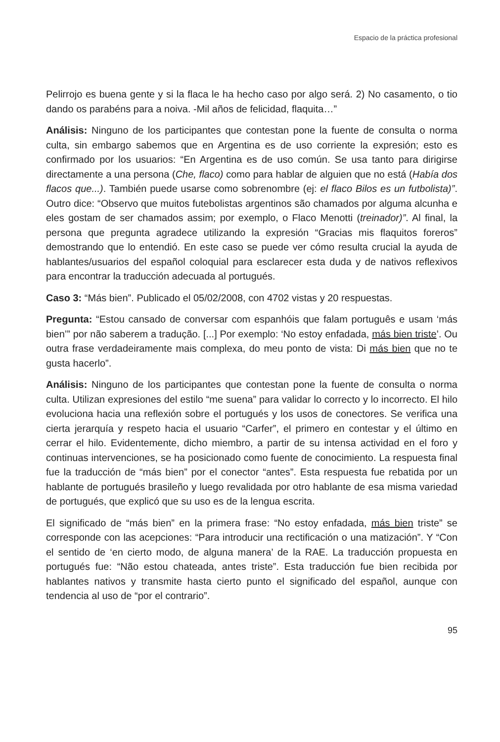Espacio de la práctica profesional
Pelirrojo es buena gente y si la flaca le ha hecho caso por algo será. 2) No casamento, o tio dando os parabéns para a noiva. -Mil años de felicidad, flaquita…”
Análisis: Ninguno de los participantes que contestan pone la fuente de consulta o norma culta, sin embargo sabemos que en Argentina es de uso corriente la expresión; esto es confirmado por los usuarios: “En Argentina es de uso común. Se usa tanto para dirigirse directamente a una persona (Che, flaco) como para hablar de alguien que no está (Había dos flacos que...). También puede usarse como sobrenombre (ej: el flaco Bilos es un futbolista)”. Outro dice: “Observo que muitos futebolistas argentinos são chamados por alguma alcunha e eles gostam de ser chamados assim; por exemplo, o Flaco Menotti (treinador)”. Al final, la persona que pregunta agradece utilizando la expresión “Gracias mis flaquitos foreros” demostrando que lo entendió. En este caso se puede ver cómo resulta crucial la ayuda de hablantes/usuarios del español coloquial para esclarecer esta duda y de nativos reflexivos para encontrar la traducción adecuada al portugués.
Caso 3: “Más bien”. Publicado el 05/02/2008, con 4702 vistas y 20 respuestas.
Pregunta: “Estou cansado de conversar com espanhóis que falam português e usam ‘más bien’” por não saberem a tradução. [...] Por exemplo: ‘No estoy enfadada, más bien triste’. Ou outra frase verdadeiramente mais complexa, do meu ponto de vista: Di más bien que no te gusta hacerlo”.
Análisis: Ninguno de los participantes que contestan pone la fuente de consulta o norma culta. Utilizan expresiones del estilo “me suena” para validar lo correcto y lo incorrecto. El hilo evoluciona hacia una reflexión sobre el portugués y los usos de conectores. Se verifica una cierta jerarquía y respeto hacia el usuario “Carfer”, el primero en contestar y el último en cerrar el hilo. Evidentemente, dicho miembro, a partir de su intensa actividad en el foro y continuas intervenciones, se ha posicionado como fuente de conocimiento. La respuesta final fue la traducción de “más bien” por el conector “antes”. Esta respuesta fue rebatida por un hablante de portugués brasileño y luego revalidada por otro hablante de esa misma variedad de portugués, que explicó que su uso es de la lengua escrita.
El significado de “más bien” en la primera frase: “No estoy enfadada, más bien triste” se corresponde con las acepciones: “Para introducir una rectificación o una matización”. Y “Con el sentido de ‘en cierto modo, de alguna manera’ de la RAE. La traducción propuesta en portugués fue: “Não estou chateada, antes triste”. Esta traducción fue bien recibida por hablantes nativos y transmite hasta cierto punto el significado del español, aunque con tendencia al uso de “por el contrario”.
95